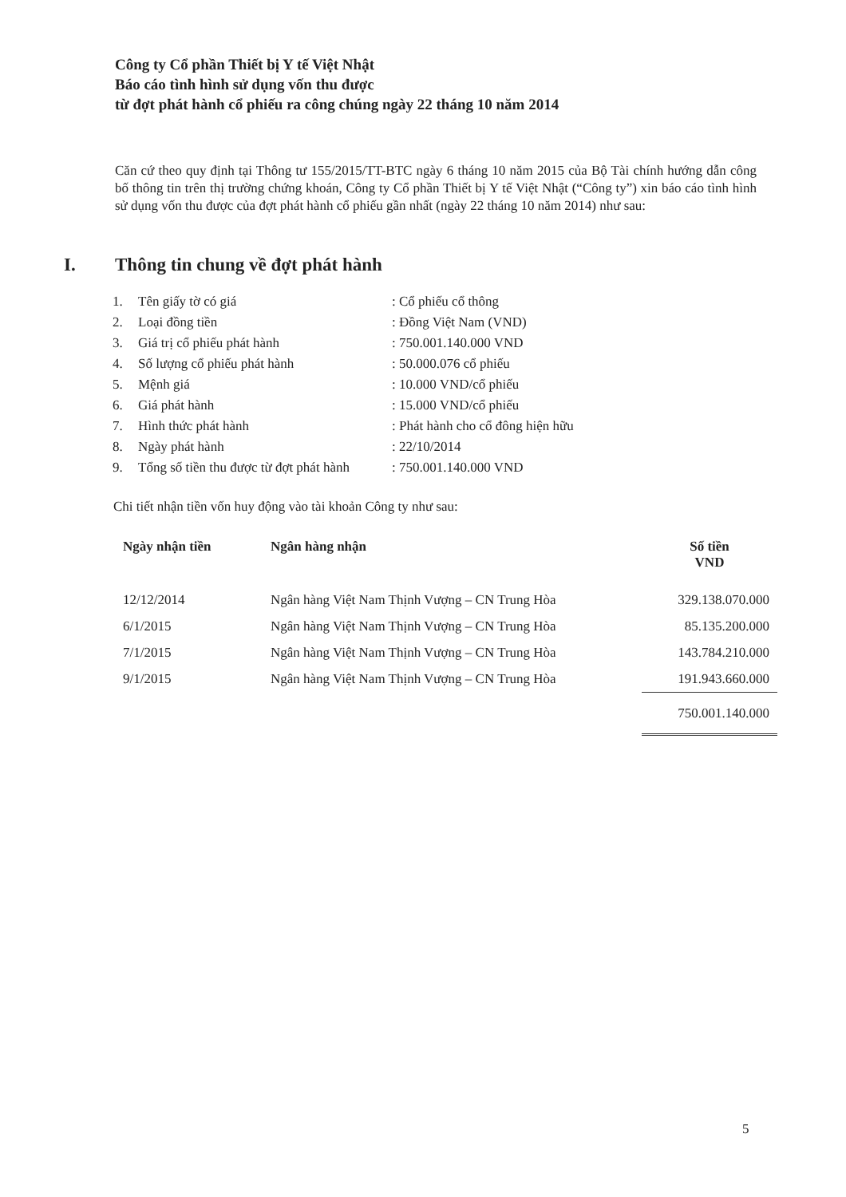Công ty Cổ phần Thiết bị Y tế Việt Nhật
Báo cáo tình hình sử dụng vốn thu được
từ đợt phát hành cổ phiếu ra công chúng ngày 22 tháng 10 năm 2014
Căn cứ theo quy định tại Thông tư 155/2015/TT-BTC ngày 6 tháng 10 năm 2015 của Bộ Tài chính hướng dẫn công bố thông tin trên thị trường chứng khoán, Công ty Cổ phần Thiết bị Y tế Việt Nhật (“Công ty”) xin báo cáo tình hình sử dụng vốn thu được của đợt phát hành cổ phiếu gần nhất (ngày 22 tháng 10 năm 2014) như sau:
I. Thông tin chung về đợt phát hành
| 1. | Tên giấy tờ có giá | : Cổ phiếu cổ thông |
| 2. | Loại đồng tiền | : Đồng Việt Nam (VND) |
| 3. | Giá trị cổ phiếu phát hành | : 750.001.140.000 VND |
| 4. | Số lượng cổ phiếu phát hành | : 50.000.076 cổ phiếu |
| 5. | Mệnh giá | : 10.000 VND/cổ phiếu |
| 6. | Giá phát hành | : 15.000 VND/cổ phiếu |
| 7. | Hình thức phát hành | : Phát hành cho cổ đông hiện hữu |
| 8. | Ngày phát hành | : 22/10/2014 |
| 9. | Tổng số tiền thu được từ đợt phát hành | : 750.001.140.000 VND |
Chi tiết nhận tiền vốn huy động vào tài khoản Công ty như sau:
| Ngày nhận tiền | Ngân hàng nhận | Số tiền VND |
| --- | --- | --- |
| 12/12/2014 | Ngân hàng Việt Nam Thịnh Vượng – CN Trung Hòa | 329.138.070.000 |
| 6/1/2015 | Ngân hàng Việt Nam Thịnh Vượng – CN Trung Hòa | 85.135.200.000 |
| 7/1/2015 | Ngân hàng Việt Nam Thịnh Vượng – CN Trung Hòa | 143.784.210.000 |
| 9/1/2015 | Ngân hàng Việt Nam Thịnh Vượng – CN Trung Hòa | 191.943.660.000 |
| | | 750.001.140.000 |
5